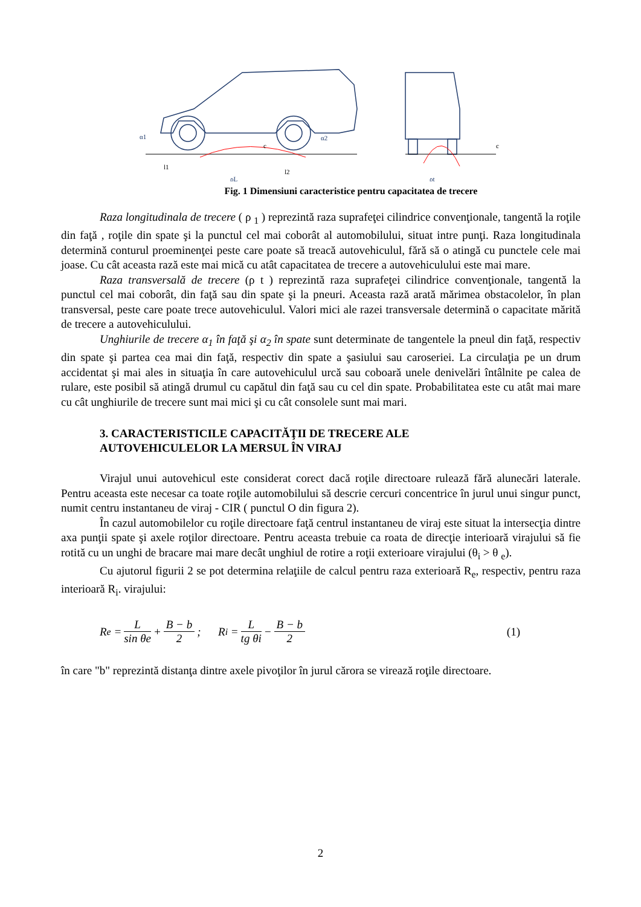α1
l1
α2
l2
ρL
ρt
c
c
Fig. 1 Dimensiuni caracteristice pentru capacitatea de trecere
Raza longitudinala de trecere ( ρ <sub>1</sub> ) reprezintă raza suprafeţei cilindrice convenţionale, tangentă la roţile din faţă , roţile din spate şi la punctul cel mai coborât al automobilului, situat intre punţi. Raza longitudinala determină conturul proeminenţei peste care poate să treacă autovehiculul, fără să o atingă cu punctele cele mai joase. Cu cât aceasta rază este mai mică cu atât capacitatea de trecere a autovehiculului este mai mare.
Raza transversală de trecere (ρ t ) reprezintă raza suprafeţei cilindrice convenţionale, tangentă la punctul cel mai coborât, din faţă sau din spate şi la pneuri. Aceasta rază arată mărimea obstacolelor, în plan transversal, peste care poate trece autovehiculul. Valori mici ale razei transversale determină o capacitate mărită de trecere a autovehiculului.
Unghiurile de trecere α<sub>1</sub> în faţă şi α<sub>2</sub> în spate sunt determinate de tangentele la pneul din faţă, respectiv din spate şi partea cea mai din faţă, respectiv din spate a şasiului sau caroseriei. La circulaţia pe un drum accidentat şi mai ales in situaţia în care autovehiculul urcă sau coboară unele denivelări întâlnite pe calea de rulare, este posibil să atingă drumul cu capătul din faţă sau cu cel din spate. Probabilitatea este cu atât mai mare cu cât unghiurile de trecere sunt mai mici şi cu cât consolele sunt mai mari.
3. CARACTERISTICILE CAPACITĂŢII DE TRECERE ALE
AUTOVEHICULELOR LA MERSUL ÎN VIRAJ
Virajul unui autovehicul este considerat corect dacă roţile directoare rulează fără alunecări laterale. Pentru aceasta este necesar ca toate roţile automobilului să descrie cercuri concentrice în jurul unui singur punct, numit centru instantaneu de viraj - CIR ( punctul O din figura 2).
În cazul automobilelor cu roţile directoare faţă centrul instantaneu de viraj este situat la intersecţia dintre axa punţii spate şi axele roţilor directoare. Pentru aceasta trebuie ca roata de direcţie interioară virajului să fie rotită cu un unghi de bracare mai mare decât unghiul de rotire a roţii exterioare virajului (θ<sub>i</sub> > θ <sub>e</sub>).
Cu ajutorul figurii 2 se pot determina relaţiile de calcul pentru raza exterioară R<sub>e</sub>, respectiv, pentru raza interioară R<sub>i</sub>. virajului:
R<sub>e</sub> = L sin θe + B − b 2; R<sub>i</sub> = L tg θi − B − b 2 (1)
în care "b" reprezintă distanţa dintre axele pivoţilor în jurul cărora se virează roţile directoare.
2